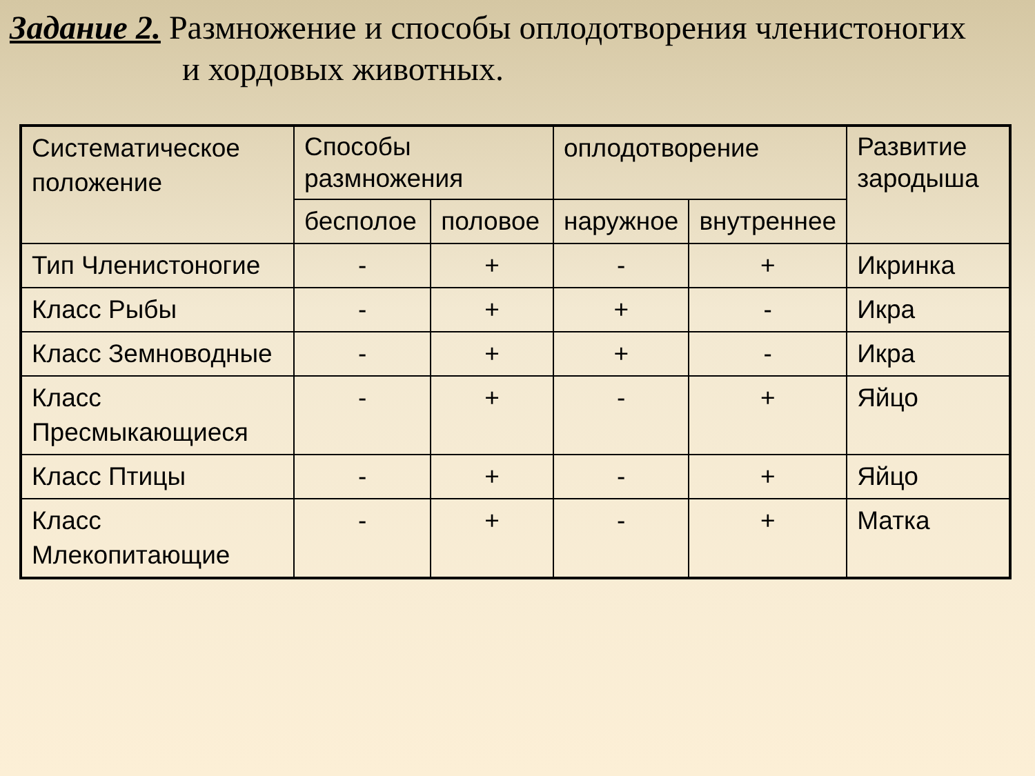Задание 2. Размножение и способы оплодотворения членистоногих
и хордовых животных.
| Систематическое положение | Способы размножения | | оплодотворение | | Развитие зародыша |
| | бесполое | половое | наружное | внутреннее | |
| Тип Членистоногие | - | + | - | + | Икринка |
| Класс Рыбы | - | + | + | - | Икра |
| Класс Земноводные | - | + | + | - | Икра |
| Класс Пресмыкающиеся | - | + | - | + | Яйцо |
| Класс Птицы | - | + | - | + | Яйцо |
| Класс Млекопитающие | - | + | - | + | Матка |